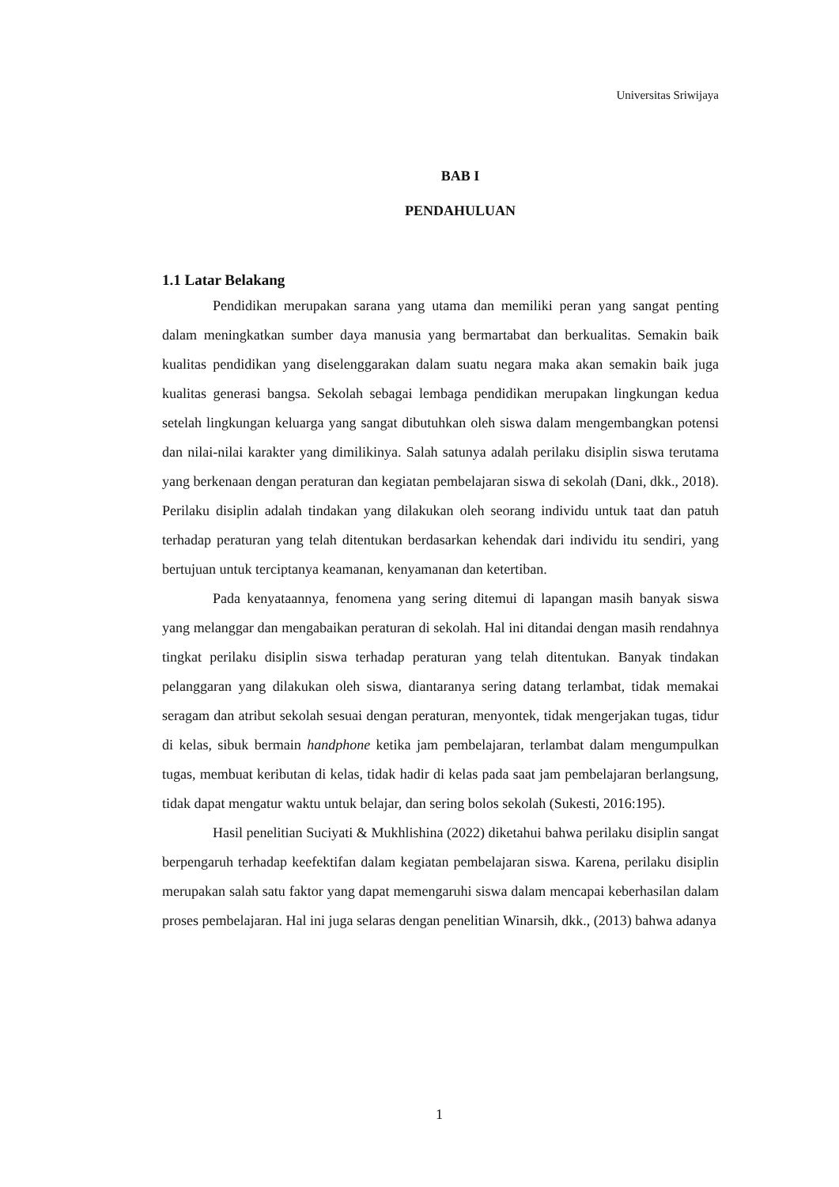Universitas Sriwijaya
BAB I
PENDAHULUAN
1.1 Latar Belakang
Pendidikan merupakan sarana yang utama dan memiliki peran yang sangat penting dalam meningkatkan sumber daya manusia yang bermartabat dan berkualitas. Semakin baik kualitas pendidikan yang diselenggarakan dalam suatu negara maka akan semakin baik juga kualitas generasi bangsa. Sekolah sebagai lembaga pendidikan merupakan lingkungan kedua setelah lingkungan keluarga yang sangat dibutuhkan oleh siswa dalam mengembangkan potensi dan nilai-nilai karakter yang dimilikinya. Salah satunya adalah perilaku disiplin siswa terutama yang berkenaan dengan peraturan dan kegiatan pembelajaran siswa di sekolah (Dani, dkk., 2018). Perilaku disiplin adalah tindakan yang dilakukan oleh seorang individu untuk taat dan patuh terhadap peraturan yang telah ditentukan berdasarkan kehendak dari individu itu sendiri, yang bertujuan untuk terciptanya keamanan, kenyamanan dan ketertiban.
Pada kenyataannya, fenomena yang sering ditemui di lapangan masih banyak siswa yang melanggar dan mengabaikan peraturan di sekolah. Hal ini ditandai dengan masih rendahnya tingkat perilaku disiplin siswa terhadap peraturan yang telah ditentukan. Banyak tindakan pelanggaran yang dilakukan oleh siswa, diantaranya sering datang terlambat, tidak memakai seragam dan atribut sekolah sesuai dengan peraturan, menyontek, tidak mengerjakan tugas, tidur di kelas, sibuk bermain handphone ketika jam pembelajaran, terlambat dalam mengumpulkan tugas, membuat keributan di kelas, tidak hadir di kelas pada saat jam pembelajaran berlangsung, tidak dapat mengatur waktu untuk belajar, dan sering bolos sekolah (Sukesti, 2016:195).
Hasil penelitian Suciyati & Mukhlishina (2022) diketahui bahwa perilaku disiplin sangat berpengaruh terhadap keefektifan dalam kegiatan pembelajaran siswa. Karena, perilaku disiplin merupakan salah satu faktor yang dapat memengaruhi siswa dalam mencapai keberhasilan dalam proses pembelajaran. Hal ini juga selaras dengan penelitian Winarsih, dkk., (2013) bahwa adanya
1